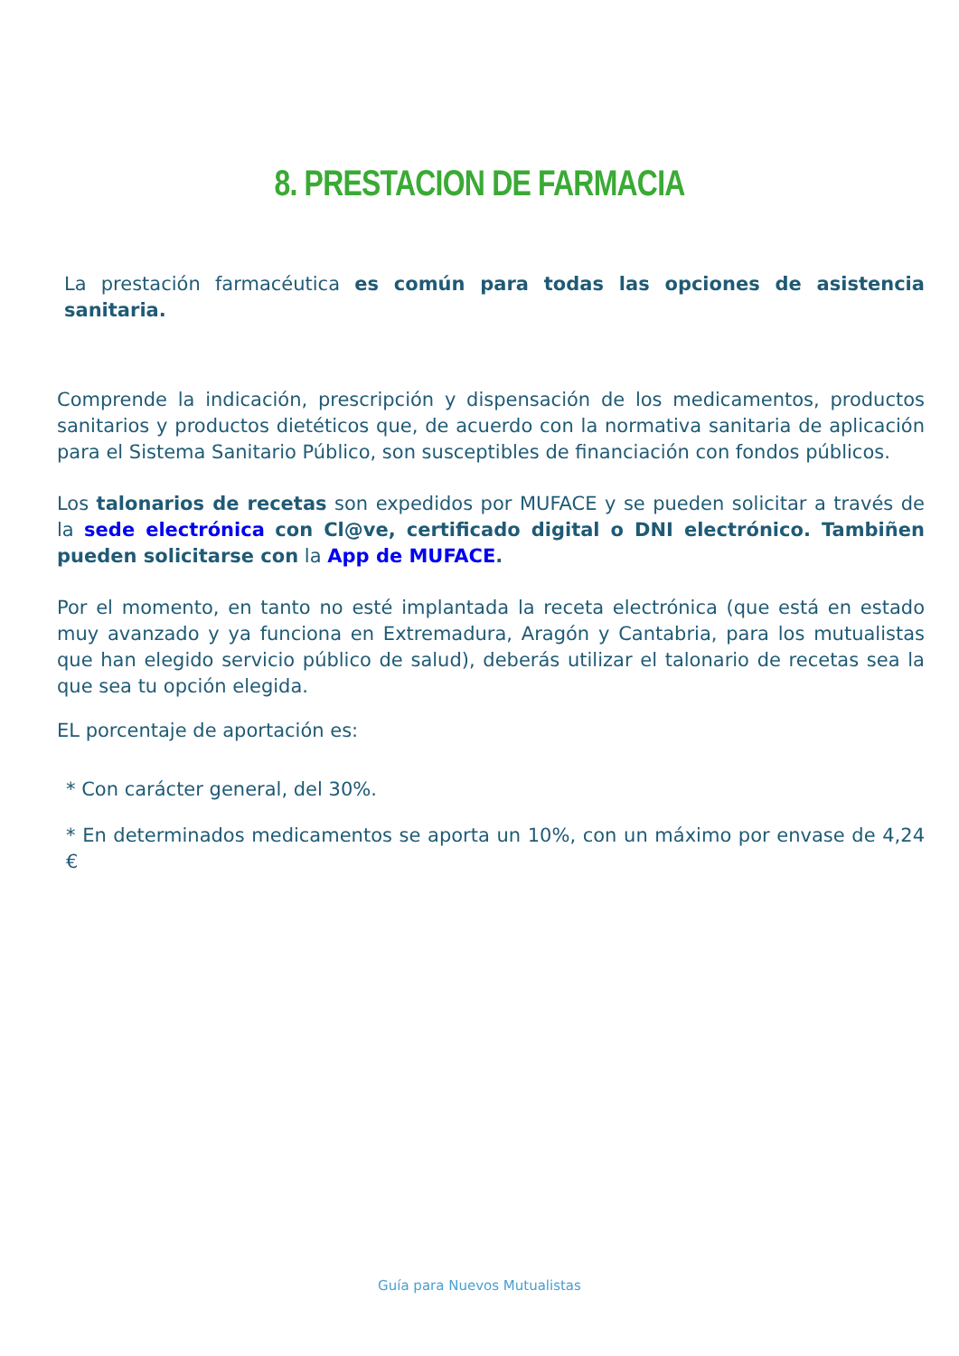8. PRESTACION DE FARMACIA
La prestación farmacéutica es común para todas las opciones de asistencia sanitaria.
Comprende la indicación, prescripción y dispensación de los medicamentos, productos sanitarios y productos dietéticos que, de acuerdo con la normativa sanitaria de aplicación para el Sistema Sanitario Público, son susceptibles de financiación con fondos públicos.
Los talonarios de recetas son expedidos por MUFACE y se pueden solicitar a través de la sede electrónica con Cl@ve, certificado digital o DNI electrónico. Tambiñen pueden solicitarse con la App de MUFACE.
Por el momento, en tanto no esté implantada la receta electrónica (que está en estado muy avanzado y ya funciona en Extremadura, Aragón y Cantabria, para los mutualistas que han elegido servicio público de salud), deberás utilizar el talonario de recetas sea la que sea tu opción elegida.
EL porcentaje de aportación es:
* Con carácter general, del 30%.
* En determinados medicamentos se aporta un 10%, con un máximo por envase de 4,24 €
Guía para Nuevos Mutualistas